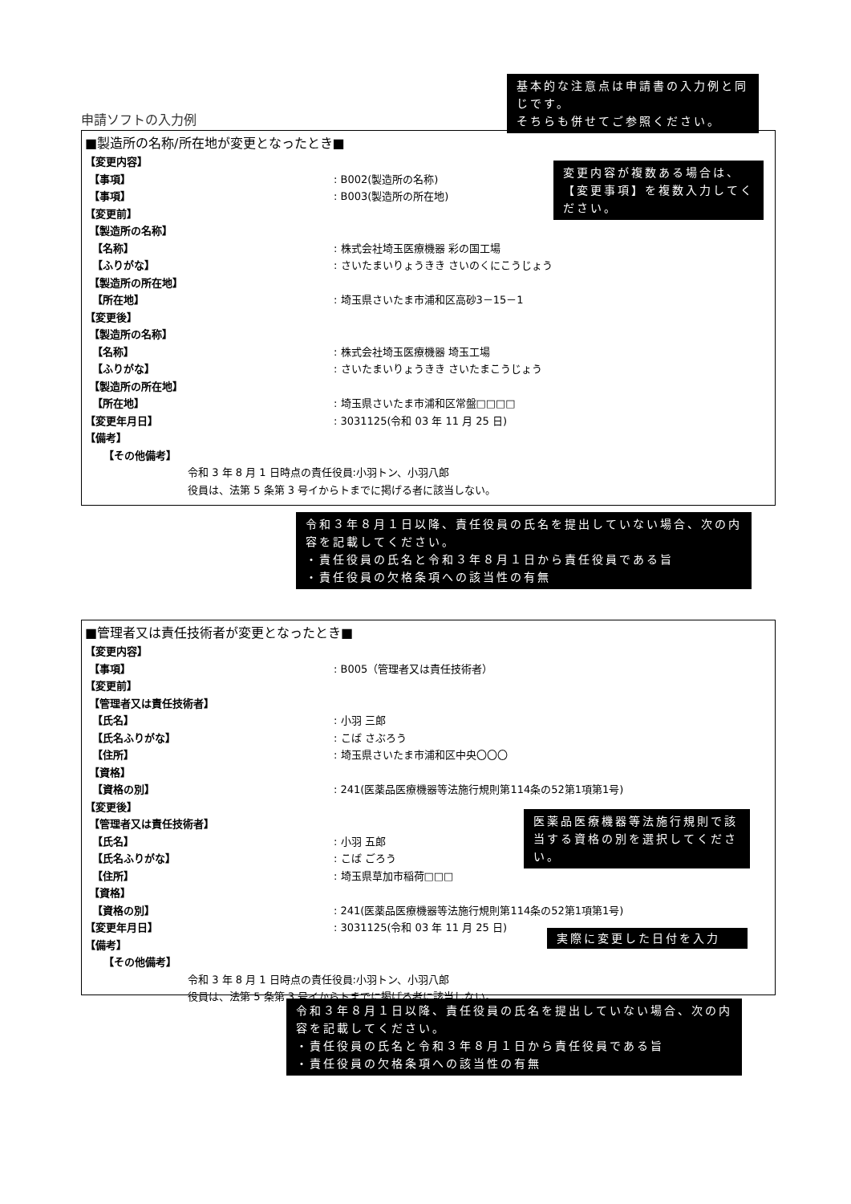基本的な注意点は申請書の入力例と同じです。
そちらも併せてご参照ください。
申請ソフトの入力例
■製造所の名称/所在地が変更となったとき■
【変更内容】
【事項】 : B002(製造所の名称)
【事項】 : B003(製造所の所在地)
【変更前】
【製造所の名称】
【名称】 : 株式会社埼玉医療機器 彩の国工場
【ふりがな】 : さいたまいりょうきき さいのくにこうじょう
【製造所の所在地】
【所在地】 : 埼玉県さいたま市浦和区高砂3－15－1
【変更後】
【製造所の名称】
【名称】 : 株式会社埼玉医療機器 埼玉工場
【ふりがな】 : さいたまいりょうきき さいたまこうじょう
【製造所の所在地】
【所在地】 : 埼玉県さいたま市浦和区常盤□□□□
【変更年月日】 : 3031125(令和 03 年 11 月 25 日)
【備考】
【その他備考】
令和 3 年 8 月 1 日時点の責任役員:小羽トン、小羽八郎
役員は、法第 5 条第 3 号イからトまでに掲げる者に該当しない。
変更内容が複数ある場合は、【変更事項】を複数入力してください。
令和３年８月１日以降、責任役員の氏名を提出していない場合、次の内容を記載してください。
・責任役員の氏名と令和３年８月１日から責任役員である旨
・責任役員の欠格条項への該当性の有無
■管理者又は責任技術者が変更となったとき■
【変更内容】
【事項】 : B005（管理者又は責任技術者）
【変更前】
【管理者又は責任技術者】
【氏名】 : 小羽 三郎
【氏名ふりがな】 : こば さぶろう
【住所】 : 埼玉県さいたま市浦和区中央〇〇〇
【資格】
【資格の別】 : 241(医薬品医療機器等法施行規則第114条の52第1項第1号)
【変更後】
【管理者又は責任技術者】
【氏名】 : 小羽 五郎
【氏名ふりがな】 : こば ごろう
【住所】 : 埼玉県草加市稲荷□□□
【資格】
【資格の別】 : 241(医薬品医療機器等法施行規則第114条の52第1項第1号)
【変更年月日】 : 3031125(令和 03 年 11 月 25 日)
【備考】
【その他備考】
令和 3 年 8 月 1 日時点の責任役員:小羽トン、小羽八郎
役員は、法第 5 条第 3 号イからトまでに掲げる者に該当しない。
医薬品医療機器等法施行規則で該当する資格の別を選択してください。
実際に変更した日付を入力
令和３年８月１日以降、責任役員の氏名を提出していない場合、次の内容を記載してください。
・責任役員の氏名と令和３年８月１日から責任役員である旨
・責任役員の欠格条項への該当性の有無